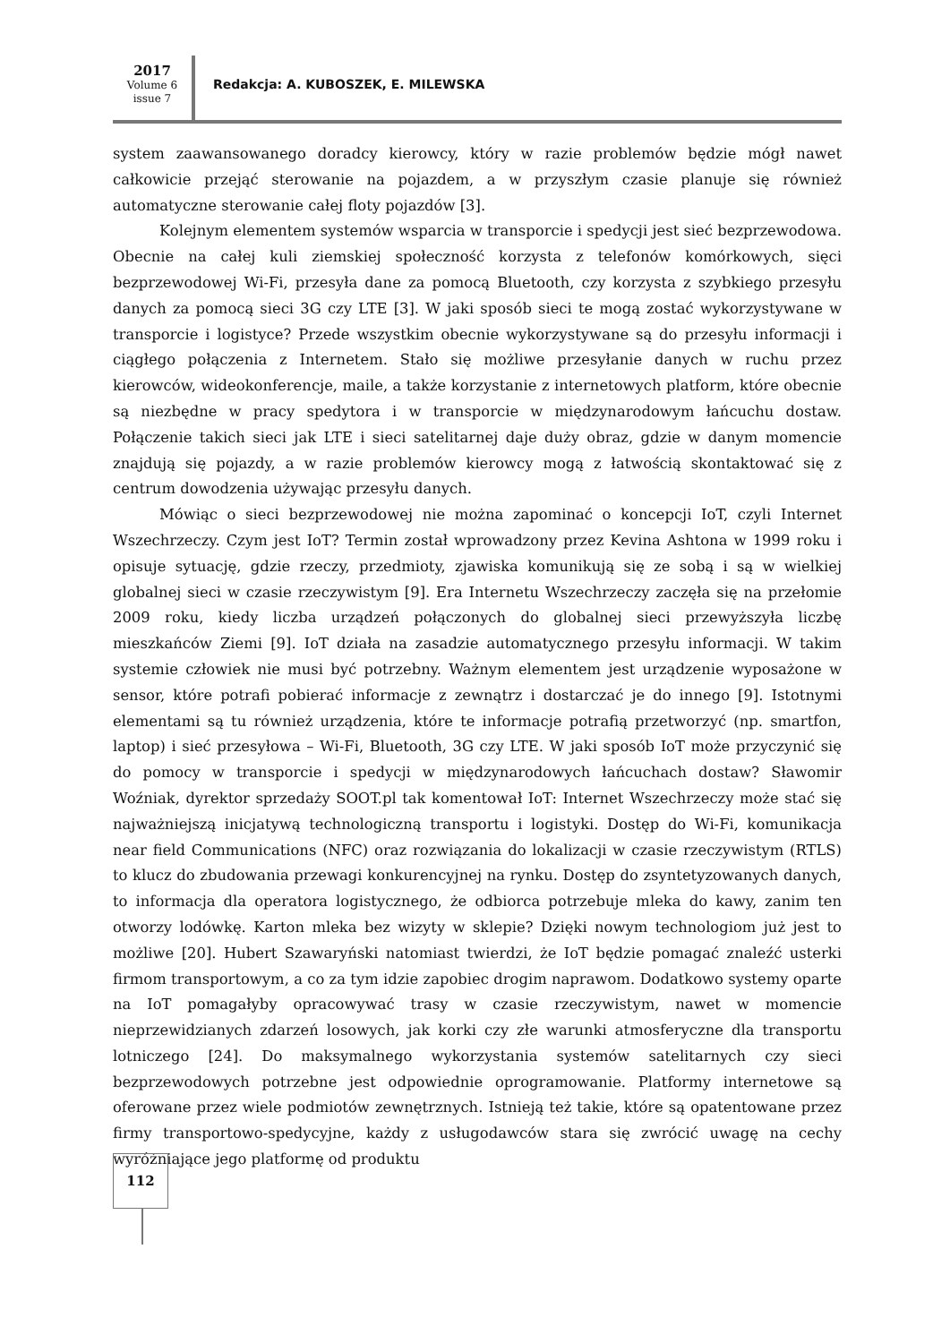2017
Volume 6
issue 7
Redakcja: A. KUBOSZEK, E. MILEWSKA
system zaawansowanego doradcy kierowcy, który w razie problemów będzie mógł nawet całkowicie przejąć sterowanie na pojazdem, a w przyszłym czasie planuje się również automatyczne sterowanie całej floty pojazdów [3].
Kolejnym elementem systemów wsparcia w transporcie i spedycji jest sieć bezprzewodowa. Obecnie na całej kuli ziemskiej społeczność korzysta z telefonów komórkowych, sięci bezprzewodowej Wi-Fi, przesyła dane za pomocą Bluetooth, czy korzysta z szybkiego przesyłu danych za pomocą sieci 3G czy LTE [3]. W jaki sposób sieci te mogą zostać wykorzystywane w transporcie i logistyce? Przede wszystkim obecnie wykorzystywane są do przesyłu informacji i ciągłego połączenia z Internetem. Stało się możliwe przesyłanie danych w ruchu przez kierowców, wideokonferencje, maile, a także korzystanie z internetowych platform, które obecnie są niezbędne w pracy spedytora i w transporcie w międzynarodowym łańcuchu dostaw. Połączenie takich sieci jak LTE i sieci satelitarnej daje duży obraz, gdzie w danym momencie znajdują się pojazdy, a w razie problemów kierowcy mogą z łatwością skontaktować się z centrum dowodzenia używając przesyłu danych.
Mówiąc o sieci bezprzewodowej nie można zapominać o koncepcji IoT, czyli Internet Wszechrzeczy. Czym jest IoT? Termin został wprowadzony przez Kevina Ashtona w 1999 roku i opisuje sytuację, gdzie rzeczy, przedmioty, zjawiska komunikują się ze sobą i są w wielkiej globalnej sieci w czasie rzeczywistym [9]. Era Internetu Wszechrzeczy zaczęła się na przełomie 2009 roku, kiedy liczba urządzeń połączonych do globalnej sieci przewyższyła liczbę mieszkańców Ziemi [9]. IoT działa na zasadzie automatycznego przesyłu informacji. W takim systemie człowiek nie musi być potrzebny. Ważnym elementem jest urządzenie wyposażone w sensor, które potrafi pobierać informacje z zewnątrz i dostarczać je do innego [9]. Istotnymi elementami są tu również urządzenia, które te informacje potrafią przetworzyć (np. smartfon, laptop) i sieć przesyłowa – Wi-Fi, Bluetooth, 3G czy LTE. W jaki sposób IoT może przyczynić się do pomocy w transporcie i spedycji w międzynarodowych łańcuchach dostaw? Sławomir Woźniak, dyrektor sprzedaży SOOT.pl tak komentował IoT: Internet Wszechrzeczy może stać się najważniejszą inicjatywą technologiczną transportu i logistyki. Dostęp do Wi-Fi, komunikacja near field Communications (NFC) oraz rozwiązania do lokalizacji w czasie rzeczywistym (RTLS) to klucz do zbudowania przewagi konkurencyjnej na rynku. Dostęp do zsyntetyzowanych danych, to informacja dla operatora logistycznego, że odbiorca potrzebuje mleka do kawy, zanim ten otworzy lodówkę. Karton mleka bez wizyty w sklepie? Dzięki nowym technologiom już jest to możliwe [20]. Hubert Szawaryński natomiast twierdzi, że IoT będzie pomagać znaleźć usterki firmom transportowym, a co za tym idzie zapobiec drogim naprawom. Dodatkowo systemy oparte na IoT pomagałyby opracowywać trasy w czasie rzeczywistym, nawet w momencie nieprzewidzianych zdarzeń losowych, jak korki czy złe warunki atmosferyczne dla transportu lotniczego [24]. Do maksymalnego wykorzystania systemów satelitarnych czy sieci bezprzewodowych potrzebne jest odpowiednie oprogramowanie. Platformy internetowe są oferowane przez wiele podmiotów zewnętrznych. Istnieją też takie, które są opatentowane przez firmy transportowo-spedycyjne, każdy z usługodawców stara się zwrócić uwagę na cechy wyróżniające jego platformę od produktu
112